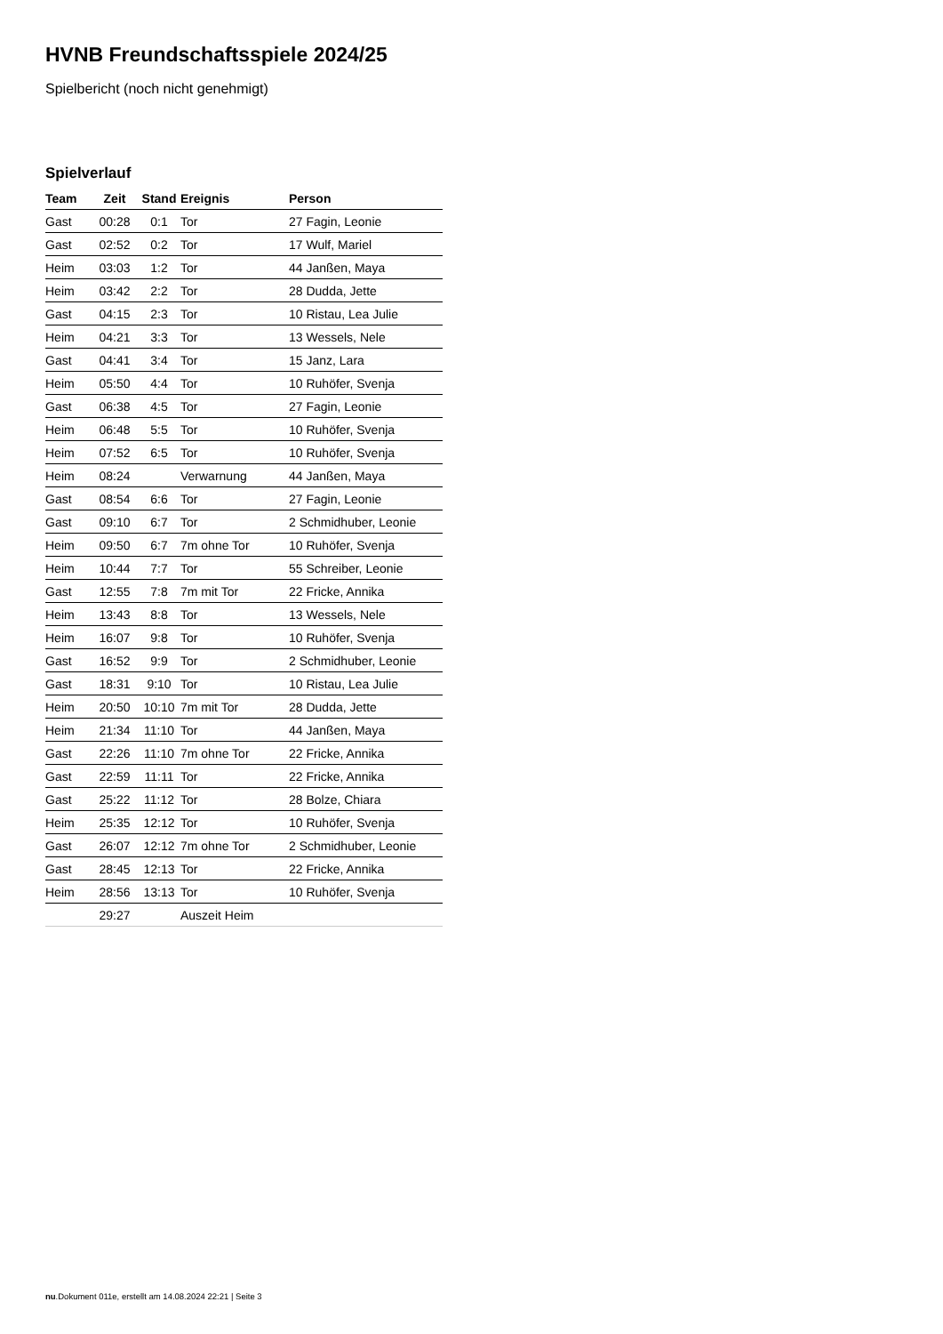HVNB Freundschaftsspiele 2024/25
Spielbericht (noch nicht genehmigt)
Spielverlauf
| Team | Zeit | Stand | Ereignis | Person |
| --- | --- | --- | --- | --- |
| Gast | 00:28 | 0:1 | Tor | 27 Fagin, Leonie |
| Gast | 02:52 | 0:2 | Tor | 17 Wulf, Mariel |
| Heim | 03:03 | 1:2 | Tor | 44 Janßen, Maya |
| Heim | 03:42 | 2:2 | Tor | 28 Dudda, Jette |
| Gast | 04:15 | 2:3 | Tor | 10 Ristau, Lea Julie |
| Heim | 04:21 | 3:3 | Tor | 13 Wessels, Nele |
| Gast | 04:41 | 3:4 | Tor | 15 Janz, Lara |
| Heim | 05:50 | 4:4 | Tor | 10 Ruhöfer, Svenja |
| Gast | 06:38 | 4:5 | Tor | 27 Fagin, Leonie |
| Heim | 06:48 | 5:5 | Tor | 10 Ruhöfer, Svenja |
| Heim | 07:52 | 6:5 | Tor | 10 Ruhöfer, Svenja |
| Heim | 08:24 | | Verwarnung | 44 Janßen, Maya |
| Gast | 08:54 | 6:6 | Tor | 27 Fagin, Leonie |
| Gast | 09:10 | 6:7 | Tor | 2 Schmidhuber, Leonie |
| Heim | 09:50 | 6:7 | 7m ohne Tor | 10 Ruhöfer, Svenja |
| Heim | 10:44 | 7:7 | Tor | 55 Schreiber, Leonie |
| Gast | 12:55 | 7:8 | 7m mit Tor | 22 Fricke, Annika |
| Heim | 13:43 | 8:8 | Tor | 13 Wessels, Nele |
| Heim | 16:07 | 9:8 | Tor | 10 Ruhöfer, Svenja |
| Gast | 16:52 | 9:9 | Tor | 2 Schmidhuber, Leonie |
| Gast | 18:31 | 9:10 | Tor | 10 Ristau, Lea Julie |
| Heim | 20:50 | 10:10 | 7m mit Tor | 28 Dudda, Jette |
| Heim | 21:34 | 11:10 | Tor | 44 Janßen, Maya |
| Gast | 22:26 | 11:10 | 7m ohne Tor | 22 Fricke, Annika |
| Gast | 22:59 | 11:11 | Tor | 22 Fricke, Annika |
| Gast | 25:22 | 11:12 | Tor | 28 Bolze, Chiara |
| Heim | 25:35 | 12:12 | Tor | 10 Ruhöfer, Svenja |
| Gast | 26:07 | 12:12 | 7m ohne Tor | 2 Schmidhuber, Leonie |
| Gast | 28:45 | 12:13 | Tor | 22 Fricke, Annika |
| Heim | 28:56 | 13:13 | Tor | 10 Ruhöfer, Svenja |
| | 29:27 | | Auszeit Heim | |
nu.Dokument 011e, erstellt am 14.08.2024 22:21 | Seite 3